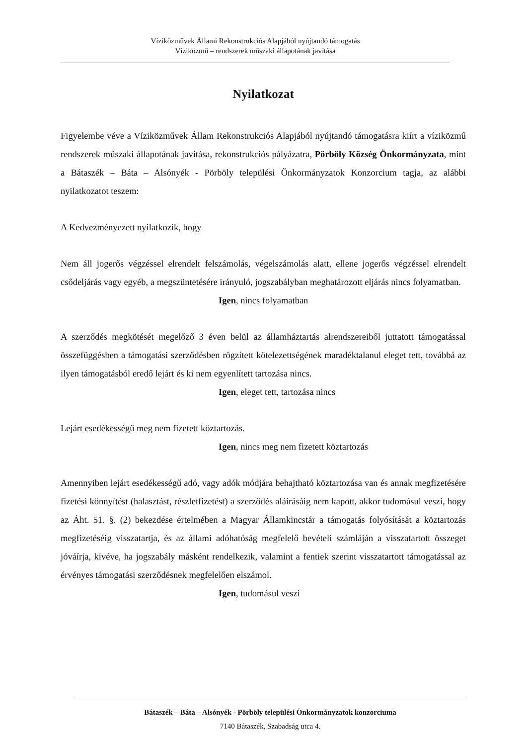Víziközművek Állami Rekonstrukciós Alapjából nyújtandó támogatás
Víziközmű – rendszerek műszaki állapotának javítása
Nyilatkozat
Figyelembe véve a Víziközművek Állam Rekonstrukciós Alapjából nyújtandó támogatásra kiírt a víziközmű rendszerek műszaki állapotának javítása, rekonstrukciós pályázatra, Pörböly Község Önkormányzata, mint a Bátaszék – Báta – Alsónyék - Pörböly települési Önkormányzatok Konzorcium tagja, az alábbi nyilatkozatot teszem:
A Kedvezményezett nyilatkozik, hogy
Nem áll jogerős végzéssel elrendelt felszámolás, végelszámolás alatt, ellene jogerős végzéssel elrendelt csődeljárás vagy egyéb, a megszüntetésére irányuló, jogszabályban meghatározott eljárás nincs folyamatban.
Igen, nincs folyamatban
A szerződés megkötését megelőző 3 éven belül az államháztartás alrendszereiből juttatott támogatással összefüggésben a támogatási szerződésben rögzített kötelezettségének maradéktalanul eleget tett, továbbá az ilyen támogatásból eredő lejárt és ki nem egyenlített tartozása nincs.
Igen, eleget tett, tartozása nincs
Lejárt esedékességű meg nem fizetett köztartozás.
Igen, nincs meg nem fizetett köztartozás
Amennyiben lejárt esedékességű adó, vagy adók módjára behajtható köztartozása van és annak megfizetésére fizetési könnyítést (halasztást, részletfizetést) a szerződés aláírásáig nem kapott, akkor tudomásul veszi, hogy az Áht. 51. §. (2) bekezdése értelmében a Magyar Államkincstár a támogatás folyósítását a köztartozás megfizetéséig visszatartja, és az állami adóhatóság megfelelő bevételi számláján a visszatartott összeget jóváírja, kivéve, ha jogszabály másként rendelkezik, valamint a fentiek szerint visszatartott támogatással az érvényes támogatási szerződésnek megfelelően elszámol.
Igen, tudomásul veszi
Bátaszék – Báta – Alsónyék - Pörböly települési Önkormányzatok konzorciuma
7140 Bátaszék, Szabadság utca 4.